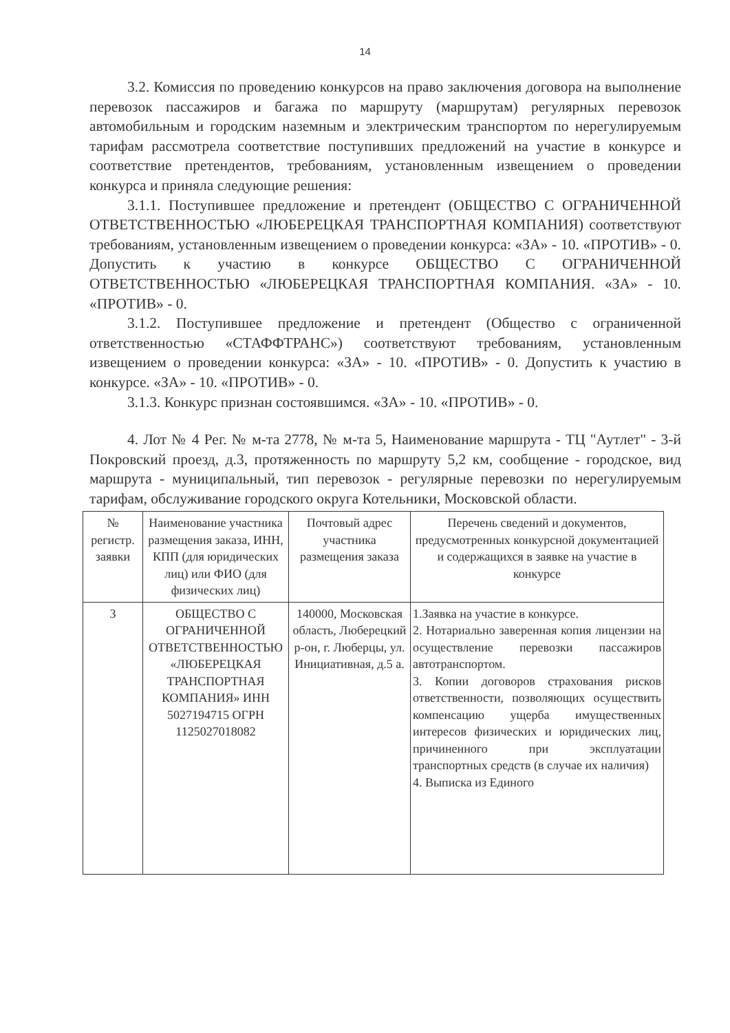14
3.2. Комиссия по проведению конкурсов на право заключения договора на выполнение перевозок пассажиров и багажа по маршруту (маршрутам) регулярных перевозок автомобильным и городским наземным и электрическим транспортом по нерегулируемым тарифам рассмотрела соответствие поступивших предложений на участие в конкурсе и соответствие претендентов, требованиям, установленным извещением о проведении конкурса и приняла следующие решения:
3.1.1. Поступившее предложение и претендент (ОБЩЕСТВО С ОГРАНИЧЕННОЙ ОТВЕТСТВЕННОСТЬЮ «ЛЮБЕРЕЦКАЯ ТРАНСПОРТНАЯ КОМПАНИЯ) соответствуют требованиям, установленным извещением о проведении конкурса: «ЗА» - 10. «ПРОТИВ» - 0. Допустить к участию в конкурсе ОБЩЕСТВО С ОГРАНИЧЕННОЙ ОТВЕТСТВЕННОСТЬЮ «ЛЮБЕРЕЦКАЯ ТРАНСПОРТНАЯ КОМПАНИЯ. «ЗА» - 10. «ПРОТИВ» - 0.
3.1.2. Поступившее предложение и претендент (Общество с ограниченной ответственностью «СТАФФТРАНС») соответствуют требованиям, установленным извещением о проведении конкурса: «ЗА» - 10. «ПРОТИВ» - 0. Допустить к участию в конкурсе. «ЗА» - 10. «ПРОТИВ» - 0.
3.1.3. Конкурс признан состоявшимся. «ЗА» - 10. «ПРОТИВ» - 0.
4. Лот № 4 Рег. № м-та 2778, № м-та 5, Наименование маршрута - ТЦ "Аутлет" - 3-й Покровский проезд, д.3, протяженность по маршруту 5,2 км, сообщение - городское, вид маршрута - муниципальный, тип перевозок - регулярные перевозки по нерегулируемым тарифам, обслуживание городского округа Котельники, Московской области.
| № регистр. заявки | Наименование участника размещения заказа, ИНН, КПП (для юридических лиц) или ФИО (для физических лиц) | Почтовый адрес участника размещения заказа | Перечень сведений и документов, предусмотренных конкурсной документацией и содержащихся в заявке на участие в конкурсе |
| 3 | ОБЩЕСТВО С ОГРАНИЧЕННОЙ ОТВЕТСТВЕННОСТЬЮ «ЛЮБЕРЕЦКАЯ ТРАНСПОРТНАЯ КОМПАНИЯ» ИНН 5027194715 ОГРН 1125027018082 | 140000, Московская область, Люберецкий р-он, г. Люберцы, ул. Инициативная, д.5 а. | 1.Заявка на участие в конкурсе. 2. Нотариально заверенная копия лицензии на осуществление перевозки пассажиров автотранспортом. 3. Копии договоров страхования рисков ответственности, позволяющих осуществить компенсацию ущерба имущественных интересов физических и юридических лиц, причиненного при эксплуатации транспортных средств (в случае их наличия) 4. Выписка из Единого |